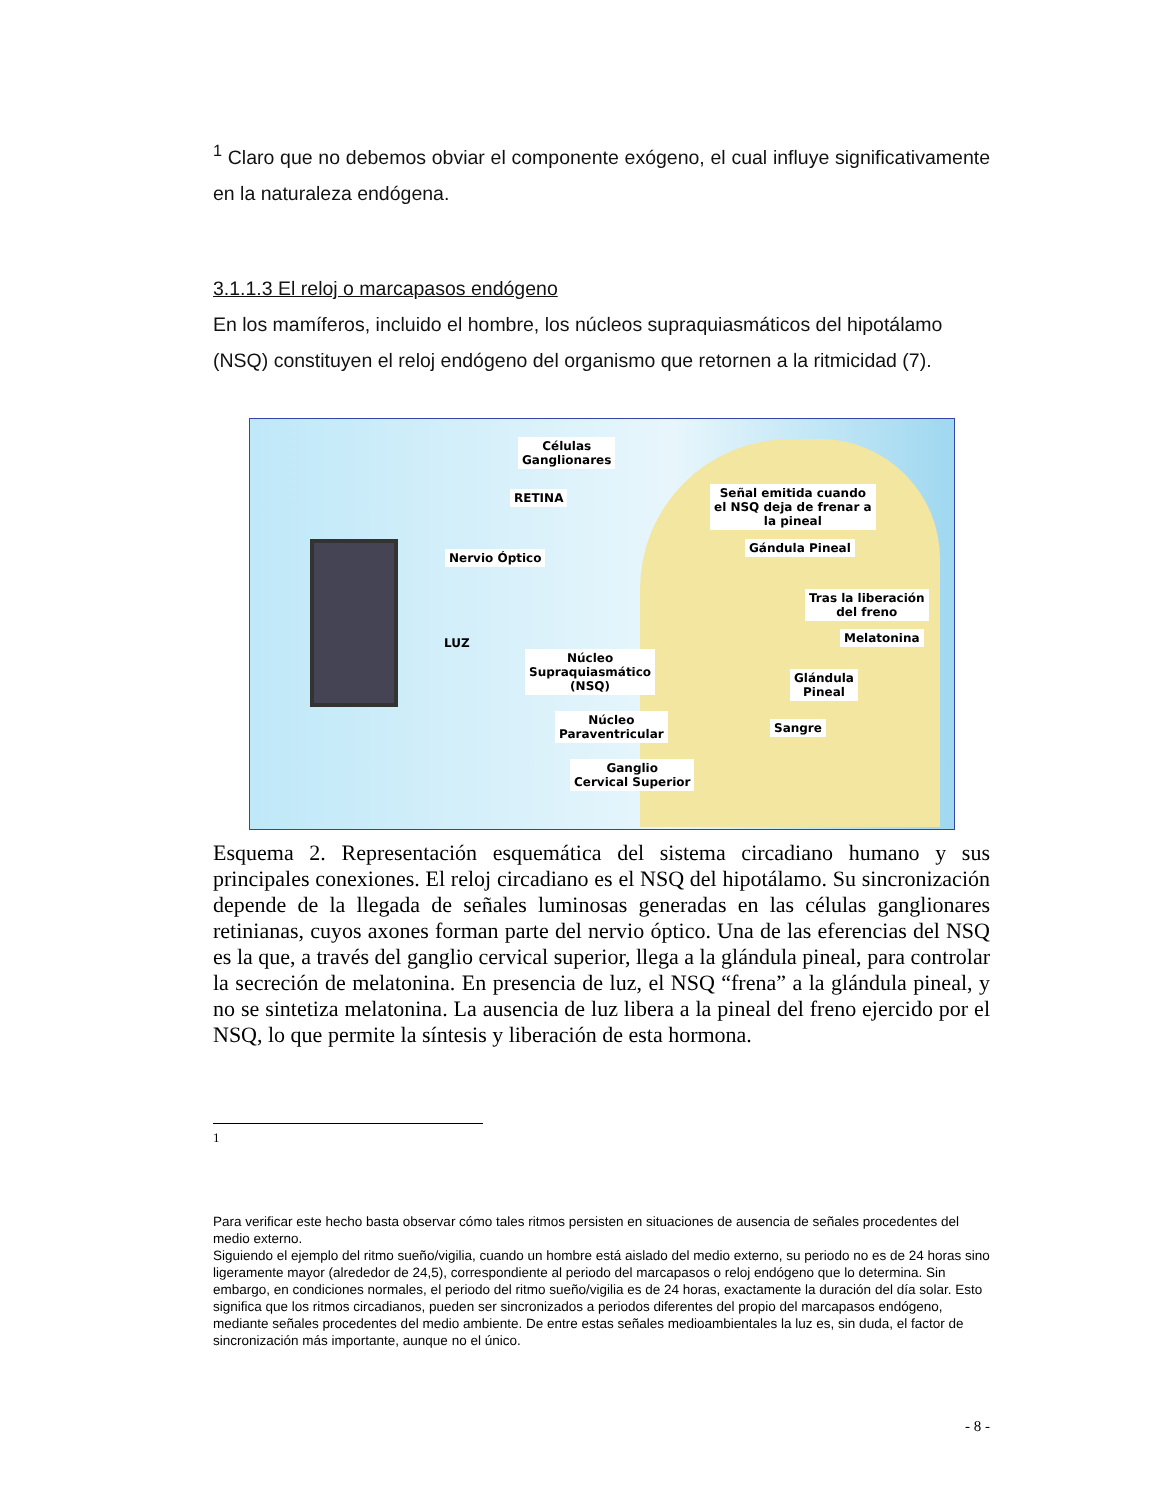<sup>1</sup> Claro que no debemos obviar el componente exógeno, el cual influye significativamente en la naturaleza endógena.
3.1.1.3 El reloj o marcapasos endógeno
En los mamíferos, incluido el hombre, los núcleos supraquiasmáticos del hipotálamo (NSQ) constituyen el reloj endógeno del organismo que retornen a la ritmicidad (7).
RETINA
Células
Ganglionares
Nervio Óptico
LUZ
Señal emitida cuando
el NSQ deja de frenar a
la pineal
Gándula Pineal
Tras la liberación
del freno
Melatonina
Glándula
Pineal
Sangre
Núcleo
Supraquiasmático
(NSQ)
Núcleo
Paraventricular
Ganglio
Cervical Superior
Esquema 2. Representación esquemática del sistema circadiano humano y sus principales conexiones. El reloj circadiano es el NSQ del hipotálamo. Su sincronización depende de la llegada de señales luminosas generadas en las células ganglionares retinianas, cuyos axones forman parte del nervio óptico. Una de las eferencias del NSQ es la que, a través del ganglio cervical superior, llega a la glándula pineal, para controlar la secreción de melatonina. En presencia de luz, el NSQ “frena” a la glándula pineal, y no se sintetiza melatonina. La ausencia de luz libera a la pineal del freno ejercido por el NSQ, lo que permite la síntesis y liberación de esta hormona.
1
Para verificar este hecho basta observar cómo tales ritmos persisten en situaciones de ausencia de señales procedentes del medio externo.
Siguiendo el ejemplo del ritmo sueño/vigilia, cuando un hombre está aislado del medio externo, su periodo no es de 24 horas sino ligeramente mayor (alrededor de 24,5), correspondiente al periodo del marcapasos o reloj endógeno que lo determina. Sin embargo, en condiciones normales, el periodo del ritmo sueño/vigilia es de 24 horas, exactamente la duración del día solar. Esto significa que los ritmos circadianos, pueden ser sincronizados a periodos diferentes del propio del marcapasos endógeno, mediante señales procedentes del medio ambiente. De entre estas señales medioambientales la luz es, sin duda, el factor de sincronización más importante, aunque no el único.
- 8 -